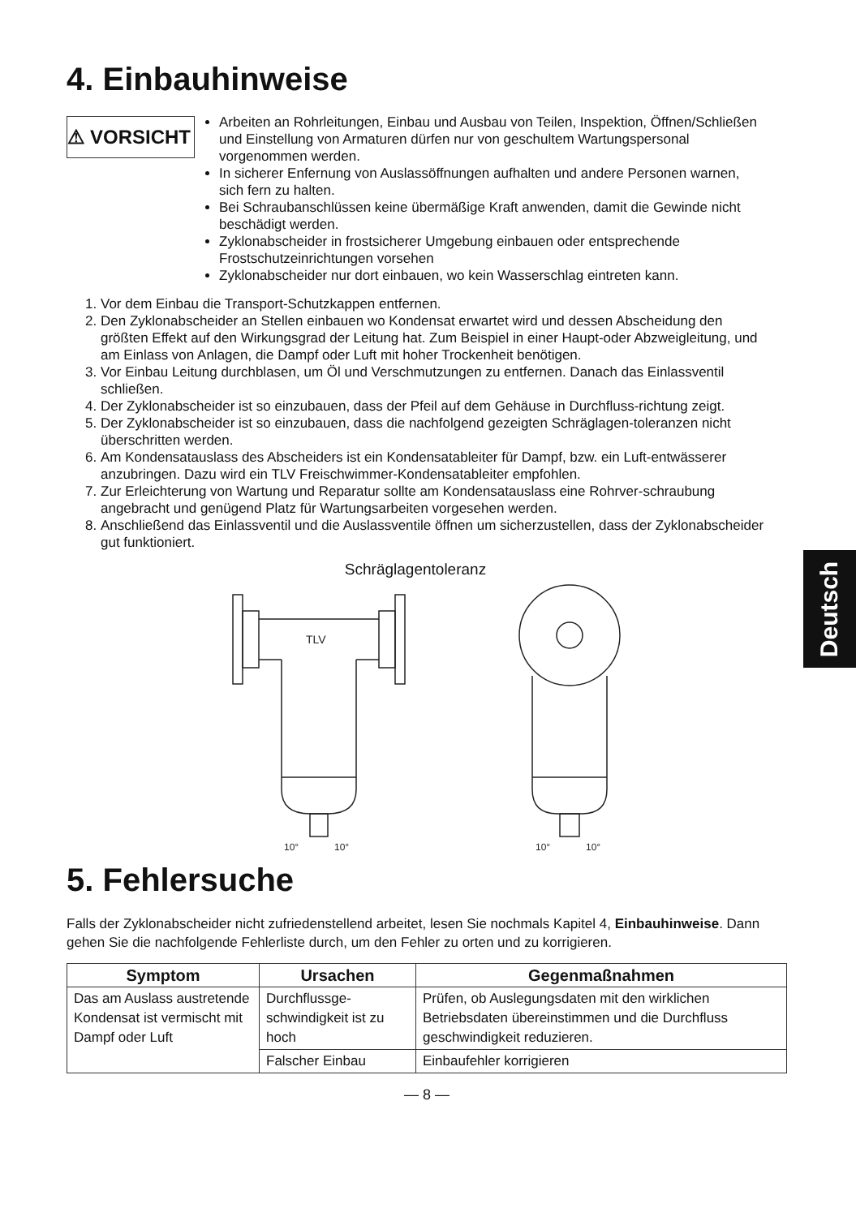4. Einbauhinweise
⚠ VORSICHT
Arbeiten an Rohrleitungen, Einbau und Ausbau von Teilen, Inspektion, Öffnen/Schließen und Einstellung von Armaturen dürfen nur von geschultem Wartungspersonal vorgenommen werden.
In sicherer Enfernung von Auslassöffnungen aufhalten und andere Personen warnen, sich fern zu halten.
Bei Schraubanschlüssen keine übermäßige Kraft anwenden, damit die Gewinde nicht beschädigt werden.
Zyklonabscheider in frostsicherer Umgebung einbauen oder entsprechende Frostschutzeinrichtungen vorsehen
Zyklonabscheider nur dort einbauen, wo kein Wasserschlag eintreten kann.
1. Vor dem Einbau die Transport-Schutzkappen entfernen.
2. Den Zyklonabscheider an Stellen einbauen wo Kondensat erwartet wird und dessen Abscheidung den größten Effekt auf den Wirkungsgrad der Leitung hat. Zum Beispiel in einer Haupt-oder Abzweigleitung, und am Einlass von Anlagen, die Dampf oder Luft mit hoher Trockenheit benötigen.
3. Vor Einbau Leitung durchblasen, um Öl und Verschmutzungen zu entfernen. Danach das Einlassventil schließen.
4. Der Zyklonabscheider ist so einzubauen, dass der Pfeil auf dem Gehäuse in Durchfluss-richtung zeigt.
5. Der Zyklonabscheider ist so einzubauen, dass die nachfolgend gezeigten Schräglagen-toleranzen nicht überschritten werden.
6. Am Kondensatauslass des Abscheiders ist ein Kondensatableiter für Dampf, bzw. ein Luft-entwässerer anzubringen. Dazu wird ein TLV Freischwimmer-Kondensatableiter empfohlen.
7. Zur Erleichterung von Wartung und Reparatur sollte am Kondensatauslass eine Rohrver-schraubung angebracht und genügend Platz für Wartungsarbeiten vorgesehen werden.
8. Anschließend das Einlassventil und die Auslassventile öffnen um sicherzustellen, dass der Zyklonabscheider gut funktioniert.
Schräglagentoleranz
TLV
10°
10°
10°
10°
5. Fehlersuche
Falls der Zyklonabscheider nicht zufriedenstellend arbeitet, lesen Sie nochmals Kapitel 4, Einbauhinweise. Dann gehen Sie die nachfolgende Fehlerliste durch, um den Fehler zu orten und zu korrigieren.
| Symptom | Ursachen | Gegenmaßnahmen |
| --- | --- | --- |
| Das am Auslass austretende Kondensat ist vermischt mit Dampf oder Luft | Durchflussge-schwindigkeit ist zu hoch | Prüfen, ob Auslegungsdaten mit den wirklichen Betriebsdaten übereinstimmen und die Durchfluss geschwindigkeit reduzieren. |
| | Falscher Einbau | Einbaufehler korrigieren |
— 8 —
Deutsch